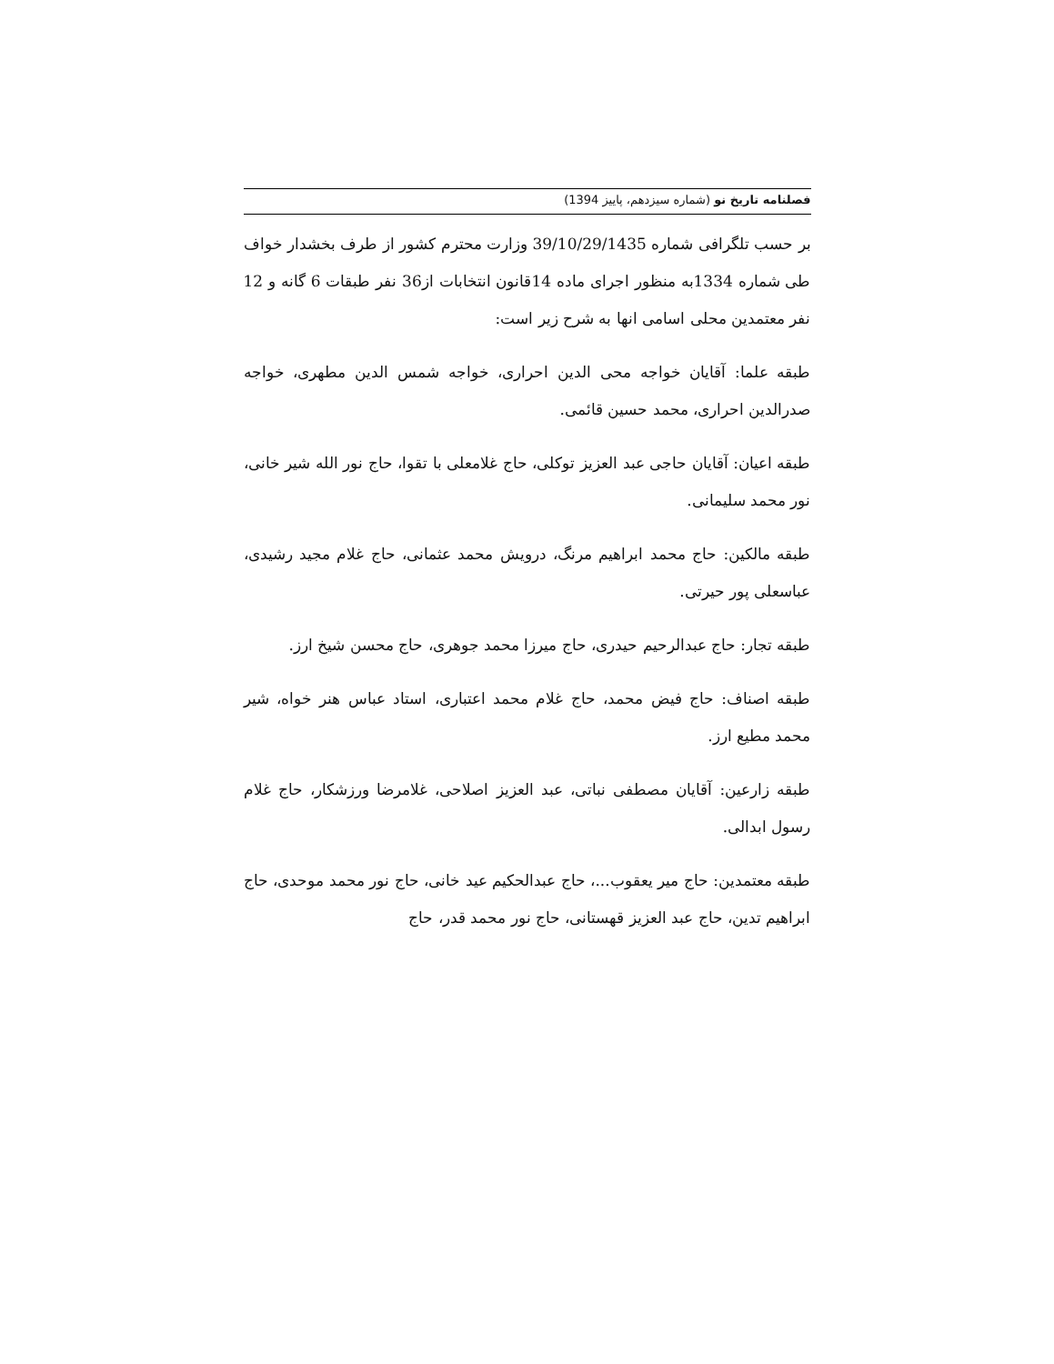فصلنامه تاریخ نو (شماره سیزدهم، پاییز 1394)
بر حسب تلگرافی شماره 39/10/29/1435 وزارت محترم کشور از طرف بخشدار خواف طی شماره 1334به منظور اجرای ماده 14قانون انتخابات از36 نفر طبقات 6 گانه و 12 نفر معتمدین محلی اسامی انها به شرح زیر است:
طبقه علما: آقایان خواجه محی الدین احراری، خواجه شمس الدین مطهری، خواجه صدرالدین احراری، محمد حسین قائمی.
طبقه اعیان: آقایان حاجی عبد العزیز توکلی، حاج غلامعلی با تقوا، حاج نور الله شیر خانی، نور محمد سلیمانی.
طبقه مالکین: حاج محمد ابراهیم مرنگ، درویش محمد عثمانی، حاج غلام مجید رشیدی، عباسعلی پور حیرتی.
طبقه تجار: حاج عبدالرحیم حیدری، حاج میرزا محمد جوهری، حاج محسن شیخ ارز.
طبقه اصناف: حاج فیض محمد، حاج غلام محمد اعتباری، استاد عباس هنر خواه، شیر محمد مطیع ارز.
طبقه زارعین: آقایان مصطفی نباتی، عبد العزیز اصلاحی، غلامرضا ورزشکار، حاج غلام رسول ابدالی.
طبقه معتمدین: حاج میر یعقوب...، حاج عبدالحکیم عید خانی، حاج نور محمد موحدی، حاج ابراهیم تدین، حاج عبد العزیز قهستانی، حاج نور محمد قدر، حاج